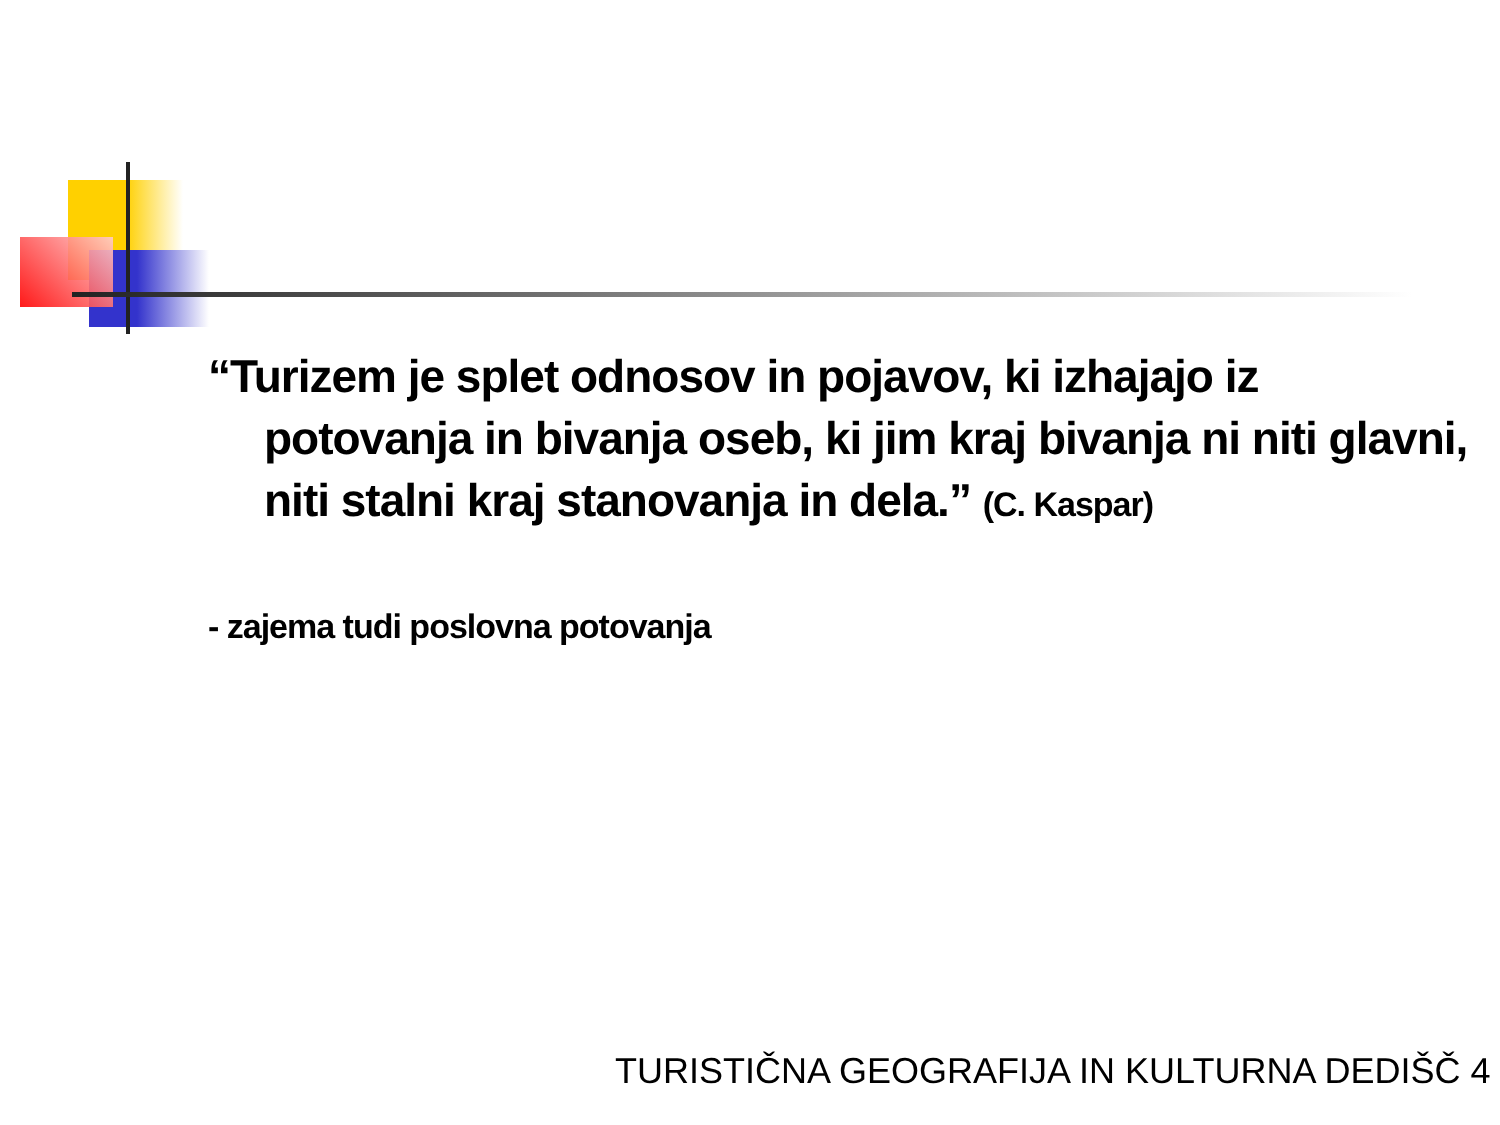“Turizem je splet odnosov in pojavov, ki izhajajo iz potovanja in bivanja oseb, ki jim kraj bivanja ni niti glavni, niti stalni kraj stanovanja in dela.” (C. Kaspar)
- zajema tudi poslovna potovanja
TURISTIČNA GEOGRAFIJA IN KULTURNA DEDIŠČ 4